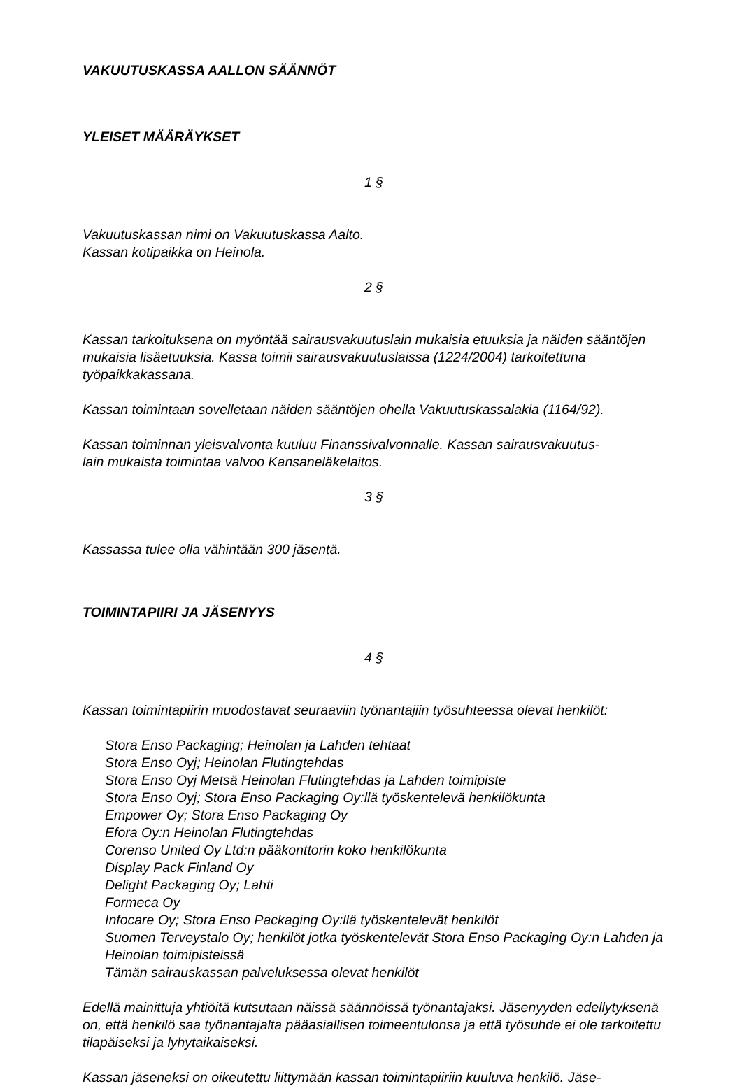VAKUUTUSKASSA AALLON SÄÄNNÖT
YLEISET MÄÄRÄYKSET
1 §
Vakuutuskassan nimi on Vakuutuskassa Aalto.
Kassan kotipaikka on Heinola.
2 §
Kassan tarkoituksena on myöntää sairausvakuutuslain mukaisia etuuksia ja näiden sääntöjen mukaisia lisäetuuksia. Kassa toimii sairausvakuutuslaissa (1224/2004) tarkoitettuna työpaikkakassana.
Kassan toimintaan sovelletaan näiden sääntöjen ohella Vakuutuskassalakia (1164/92).
Kassan toiminnan yleisvalvonta kuuluu Finanssivalvonnalle. Kassan sairausvakuutus-
lain mukaista toimintaa valvoo Kansaneläkelaitos.
3 §
Kassassa tulee olla vähintään 300 jäsentä.
TOIMINTAPIIRI JA JÄSENYYS
4 §
Kassan toimintapiirin muodostavat seuraaviin työnantajiin työsuhteessa olevat henkilöt:
Stora Enso Packaging; Heinolan ja Lahden tehtaat
Stora Enso Oyj; Heinolan Flutingtehdas
Stora Enso Oyj Metsä Heinolan Flutingtehdas ja Lahden toimipiste
Stora Enso Oyj; Stora Enso Packaging Oy:llä työskentelevä henkilökunta
Empower Oy; Stora Enso Packaging Oy
Efora Oy:n Heinolan Flutingtehdas
Corenso United Oy Ltd:n pääkonttorin koko henkilökunta
Display Pack Finland Oy
Delight Packaging Oy; Lahti
Formeca Oy
Infocare Oy; Stora Enso Packaging Oy:llä työskentelevät henkilöt
Suomen Terveystalo Oy; henkilöt jotka työskentelevät Stora Enso Packaging Oy:n Lahden ja Heinolan toimipisteissä
Tämän sairauskassan palveluksessa olevat henkilöt
Edellä mainittuja yhtiöitä kutsutaan näissä säännöissä työnantajaksi. Jäsenyyden edellytyksenä on, että henkilö saa työnantajalta pääasiallisen toimeentulonsa ja että työsuhde ei ole tarkoitettu tilapäiseksi ja lyhytaikaiseksi.
Kassan jäseneksi on oikeutettu liittymään kassan toimintapiiriin kuuluva henkilö. Jäse-